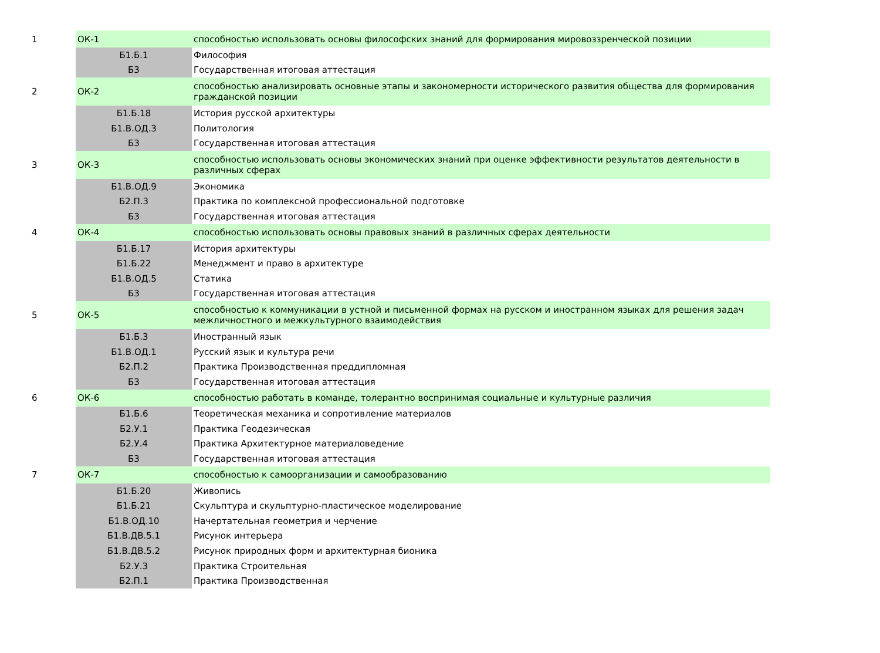| 1 | ОК-1 | способностью использовать основы философских знаний для формирования мировоззренческой позиции |
| | Б1.Б.1 | Философия |
| | Б3 | Государственная итоговая аттестация |
| 2 | ОК-2 | способностью анализировать основные этапы и закономерности исторического развития общества для формирования гражданской позиции |
| | Б1.Б.18 | История русской архитектуры |
| | Б1.В.ОД.3 | Политология |
| | Б3 | Государственная итоговая аттестация |
| 3 | ОК-3 | способностью использовать основы экономических знаний при оценке эффективности результатов деятельности в различных сферах |
| | Б1.В.ОД.9 | Экономика |
| | Б2.П.3 | Практика по комплексной профессиональной подготовке |
| | Б3 | Государственная итоговая аттестация |
| 4 | ОК-4 | способностью использовать основы правовых знаний в различных сферах деятельности |
| | Б1.Б.17 | История архитектуры |
| | Б1.Б.22 | Менеджмент и право в архитектуре |
| | Б1.В.ОД.5 | Статика |
| | Б3 | Государственная итоговая аттестация |
| 5 | ОК-5 | способностью к коммуникации в устной и письменной формах на русском и иностранном языках для решения задач межличностного и межкультурного взаимодействия |
| | Б1.Б.3 | Иностранный язык |
| | Б1.В.ОД.1 | Русский язык и культура речи |
| | Б2.П.2 | Практика Производственная преддипломная |
| | Б3 | Государственная итоговая аттестация |
| 6 | ОК-6 | способностью работать в команде, толерантно воспринимая социальные и культурные различия |
| | Б1.Б.6 | Теоретическая механика и сопротивление материалов |
| | Б2.У.1 | Практика Геодезическая |
| | Б2.У.4 | Практика Архитектурное материаловедение |
| | Б3 | Государственная итоговая аттестация |
| 7 | ОК-7 | способностью к самоорганизации и самообразованию |
| | Б1.Б.20 | Живопись |
| | Б1.Б.21 | Скульптура и скульптурно-пластическое моделирование |
| | Б1.В.ОД.10 | Начертательная геометрия и черчение |
| | Б1.В.ДВ.5.1 | Рисунок интерьера |
| | Б1.В.ДВ.5.2 | Рисунок природных форм и архитектурная бионика |
| | Б2.У.3 | Практика Строительная |
| | Б2.П.1 | Практика Производственная |